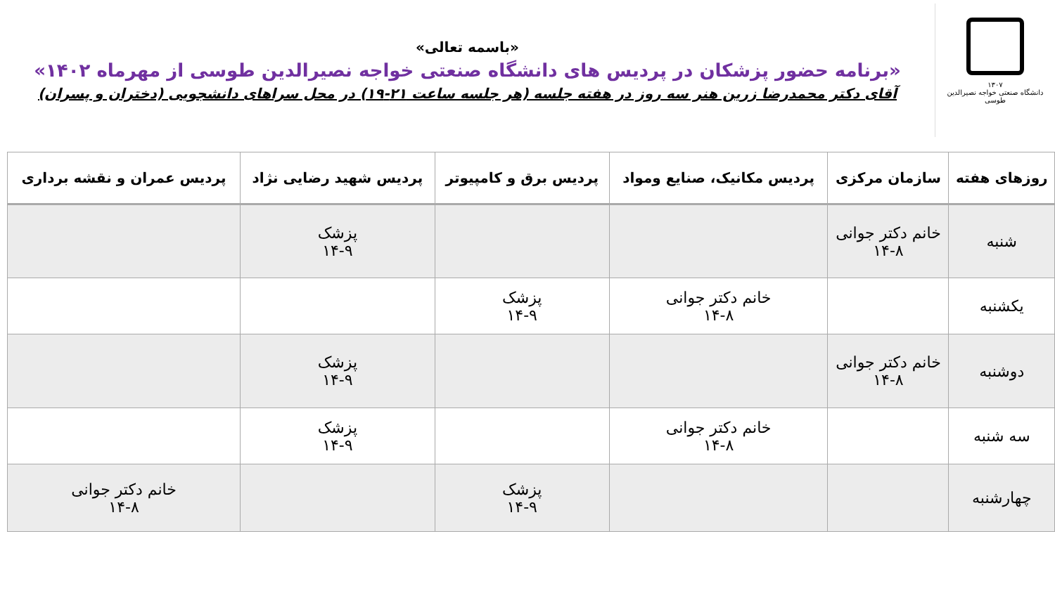۱۳۰۷
دانشگاه صنعتی خواجه نصیرالدین طوسی
«باسمه تعالی»
«برنامه حضور پزشکان در پردیس های دانشگاه صنعتی خواجه نصیرالدین طوسی از مهرماه ۱۴۰۲»
آقای دکتر محمدرضا زرین هنر سه روز در هفته جلسه (هر جلسه ساعت ۲۱-۱۹) در محل سراهای دانشجویی (دختران و پسران)
| روزهای هفته | سازمان مرکزی | پردیس مکانیک، صنایع ومواد | پردیس برق و کامپیوتر | پردیس شهید رضایی نژاد | پردیس عمران و نقشه برداری |
| --- | --- | --- | --- | --- | --- |
| شنبه | خانم دکتر جوانی ۱۴-۸ | | | پزشک ۱۴-۹ | |
| یکشنبه | | خانم دکتر جوانی ۱۴-۸ | پزشک ۱۴-۹ | | |
| دوشنبه | خانم دکتر جوانی ۱۴-۸ | | | پزشک ۱۴-۹ | |
| سه شنبه | | خانم دکتر جوانی ۱۴-۸ | | پزشک ۱۴-۹ | |
| چهارشنبه | | | پزشک ۱۴-۹ | | خانم دکتر جوانی ۱۴-۸ |